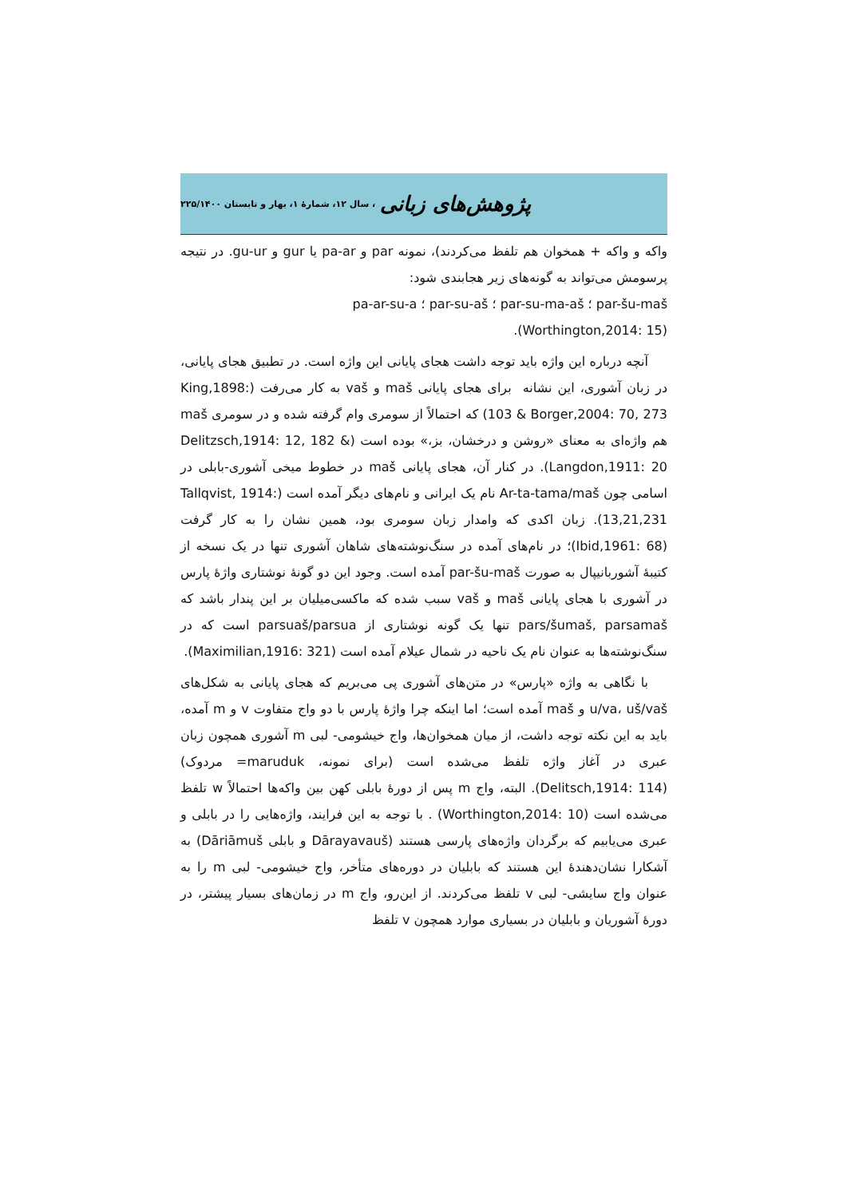پژوهش‌های زبانی ، سال ۱۲، شمارۀ ۱، بهار و تابستان ۲۲۵/۱۴۰۰
واکه و واکه + همخوان هم تلفظ می‌کردند)، نمونه par و pa-ar یا gur و gu-ur. در نتیجه پرسومش می‌تواند به گونه‌های زیر هجابندی شود:
par-šu-maš ؛ par-su-ma-aš ؛ par-su-aš ؛ pa-ar-su-a
(Worthington,2014: 15).
آنچه درباره این واژه باید توجه داشت هجای پایانی این واژه است. در تطبیق هجای پایانی، در زبان آشوری، این نشانه ‌ برای هجای پایانی maš و vaš به کار می‌رفت (King,1898: 103 & Borger,2004: 70, 273) که احتمالاً از سومری وام گرفته شده و در سومری maš هم واژه‌ای به معنای «روشن و درخشان، بز،» بوده است (Delitzsch,1914: 12, 182 & Langdon,1911: 20). در کنار آن، هجای پایانی maš در خطوط میخی آشوری-بابلی در اسامی چون Ar-ta-tama/maš نام یک ایرانی و نام‌های دیگر آمده است (Tallqvist, 1914: 13,21,231). زبان اکدی که وامدار زبان سومری بود، همین نشان را به کار گرفت (Ibid,1961: 68)؛ در نام‌های آمده در سنگ‌نوشته‌های شاهان آشوری تنها در یک نسخه از کتیبۀ آشوربانیپال به صورت par-šu-maš آمده است. وجود این دو گونۀ نوشتاری واژۀ پارس در آشوری با هجای پایانی maš و vaš سبب شده که ماکسی‌میلیان بر این پندار باشد که pars/šumaš, parsamaš تنها یک گونه نوشتاری از parsuaš/parsua است که در سنگ‌نوشته‌ها به عنوان نام یک ناحیه در شمال عیلام آمده است (Maximilian,1916: 321).
با نگاهی به واژه «پارس» در متن‌های آشوری پی می‌بریم که هجای پایانی به شکل‌های u/va، uš/vaš و maš آمده است؛ اما اینکه چرا واژۀ پارس با دو واج متفاوت v و m آمده، باید به این نکته توجه داشت، از میان همخوان‌ها، واج خیشومی- لبی m آشوری همچون زبان عبری در آغاز واژه تلفظ می‌شده است (برای نمونه، maruduk= مردوک) (Delitsch,1914: 114). البته، واج m پس از دورۀ بابلی کهن بین واکه‌ها احتمالاً w تلفظ می‌شده است (Worthington,2014: 10) . با توجه به این فرایند، واژه‌هایی را در بابلی و عبری می‌یابیم که برگردان واژه‌های پارسی هستند (Dārayavauš و بابلی Dāriāmuš) به آشکارا نشان‌دهندۀ این هستند که بابلیان در دوره‌های متأخر، واج خیشومی- لبی m را به عنوان واج سایشی- لبی v تلفظ می‌کردند. از این‌رو، واج m در زمان‌های بسیار پیشتر، در دورۀ آشوریان و بابلیان در بسیاری موارد همچون v تلفظ